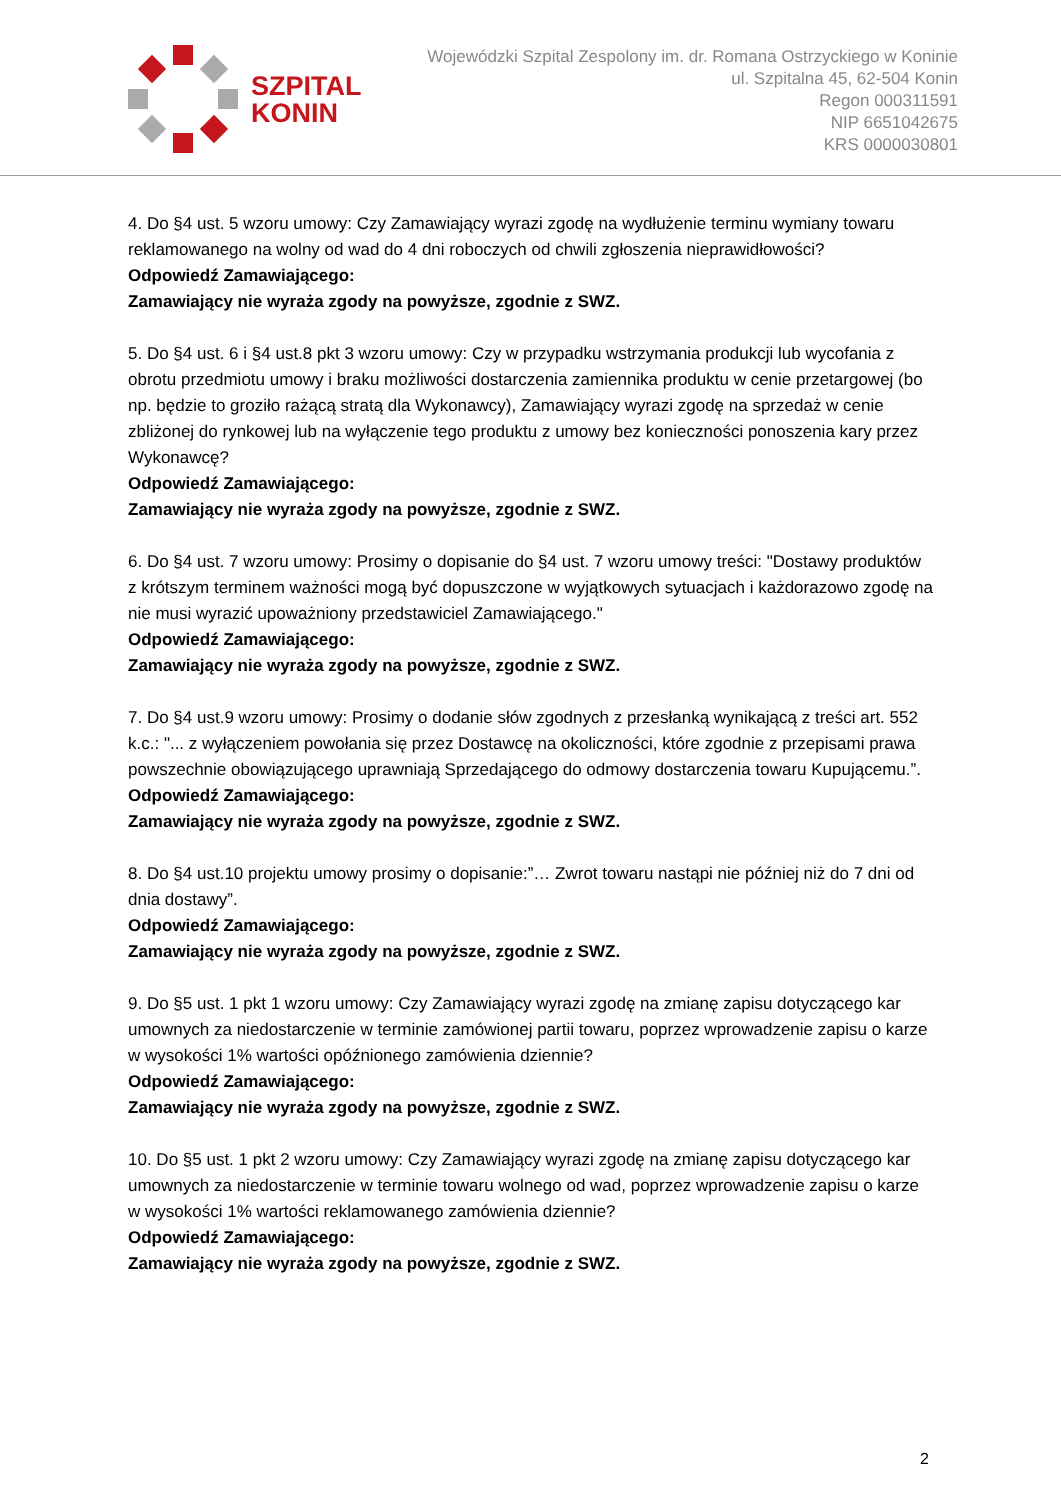SZPITAL
KONIN
Wojewódzki Szpital Zespolony im. dr. Romana Ostrzyckiego w Koninie
ul. Szpitalna 45, 62-504 Konin
Regon 000311591
NIP 6651042675
KRS 0000030801
4. Do §4 ust. 5 wzoru umowy: Czy Zamawiający wyrazi zgodę na wydłużenie terminu wymiany towaru reklamowanego na wolny od wad do 4 dni roboczych od chwili zgłoszenia nieprawidłowości?
Odpowiedź Zamawiającego:
Zamawiający nie wyraża zgody na powyższe, zgodnie z SWZ.
5. Do §4 ust. 6 i §4 ust.8 pkt 3 wzoru umowy: Czy w przypadku wstrzymania produkcji lub wycofania z obrotu przedmiotu umowy i braku możliwości dostarczenia zamiennika produktu w cenie przetargowej (bo np. będzie to groziło rażącą stratą dla Wykonawcy), Zamawiający wyrazi zgodę na sprzedaż w cenie zbliżonej do rynkowej lub na wyłączenie tego produktu z umowy bez konieczności ponoszenia kary przez Wykonawcę?
Odpowiedź Zamawiającego:
Zamawiający nie wyraża zgody na powyższe, zgodnie z SWZ.
6. Do §4 ust. 7 wzoru umowy: Prosimy o dopisanie do §4 ust. 7 wzoru umowy treści: "Dostawy produktów z krótszym terminem ważności mogą być dopuszczone w wyjątkowych sytuacjach i każdorazowo zgodę na nie musi wyrazić upoważniony przedstawiciel Zamawiającego."
Odpowiedź Zamawiającego:
Zamawiający nie wyraża zgody na powyższe, zgodnie z SWZ.
7. Do §4 ust.9 wzoru umowy: Prosimy o dodanie słów zgodnych z przesłanką wynikającą z treści art. 552 k.c.: "... z wyłączeniem powołania się przez Dostawcę na okoliczności, które zgodnie z przepisami prawa powszechnie obowiązującego uprawniają Sprzedającego do odmowy dostarczenia towaru Kupującemu.”.
Odpowiedź Zamawiającego:
Zamawiający nie wyraża zgody na powyższe, zgodnie z SWZ.
8. Do §4 ust.10 projektu umowy prosimy o dopisanie:”… Zwrot towaru nastąpi nie później niż do 7 dni od dnia dostawy”.
Odpowiedź Zamawiającego:
Zamawiający nie wyraża zgody na powyższe, zgodnie z SWZ.
9. Do §5 ust. 1 pkt 1 wzoru umowy: Czy Zamawiający wyrazi zgodę na zmianę zapisu dotyczącego kar umownych za niedostarczenie w terminie zamówionej partii towaru, poprzez wprowadzenie zapisu o karze w wysokości 1% wartości opóźnionego zamówienia dziennie?
Odpowiedź Zamawiającego:
Zamawiający nie wyraża zgody na powyższe, zgodnie z SWZ.
10. Do §5 ust. 1 pkt 2 wzoru umowy: Czy Zamawiający wyrazi zgodę na zmianę zapisu dotyczącego kar umownych za niedostarczenie w terminie towaru wolnego od wad, poprzez wprowadzenie zapisu o karze w wysokości 1% wartości reklamowanego zamówienia dziennie?
Odpowiedź Zamawiającego:
Zamawiający nie wyraża zgody na powyższe, zgodnie z SWZ.
2